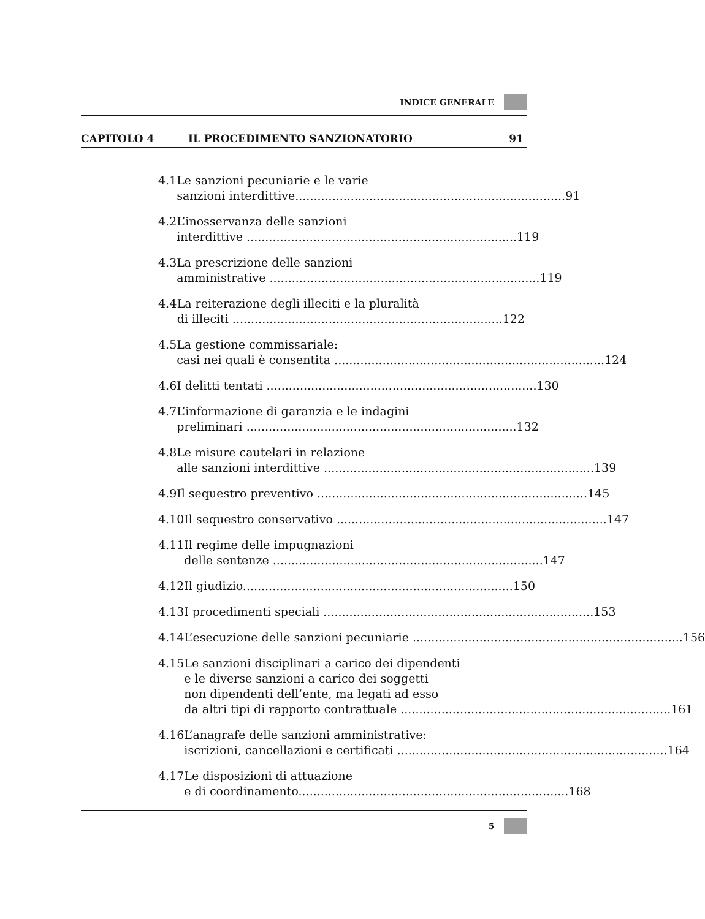INDICE GENERALE
CAPITOLO 4 IL PROCEDIMENTO SANZIONATORIO 91
4.1 Le sanzioni pecuniarie e le varie
sanzioni interdittive......................................................................... 91
4.2 L’inosservanza delle sanzioni
interdittive ......................................................................... 119
4.3 La prescrizione delle sanzioni
amministrative ......................................................................... 119
4.4 La reiterazione degli illeciti e la pluralità
di illeciti ......................................................................... 122
4.5 La gestione commissariale:
casi nei quali è consentita ......................................................................... 124
4.6 I delitti tentati ......................................................................... 130
4.7 L’informazione di garanzia e le indagini
preliminari ......................................................................... 132
4.8 Le misure cautelari in relazione
alle sanzioni interdittive ......................................................................... 139
4.9 Il sequestro preventivo ......................................................................... 145
4.10 Il sequestro conservativo ......................................................................... 147
4.11 Il regime delle impugnazioni
delle sentenze ......................................................................... 147
4.12 Il giudizio......................................................................... 150
4.13 I procedimenti speciali ......................................................................... 153
4.14 L’esecuzione delle sanzioni pecuniarie ......................................................................... 156
4.15 Le sanzioni disciplinari a carico dei dipendenti
e le diverse sanzioni a carico dei soggetti
non dipendenti dell’ente, ma legati ad esso
da altri tipi di rapporto contrattuale ......................................................................... 161
4.16 L’anagrafe delle sanzioni amministrative:
iscrizioni, cancellazioni e certificati ......................................................................... 164
4.17 Le disposizioni di attuazione
e di coordinamento......................................................................... 168
5